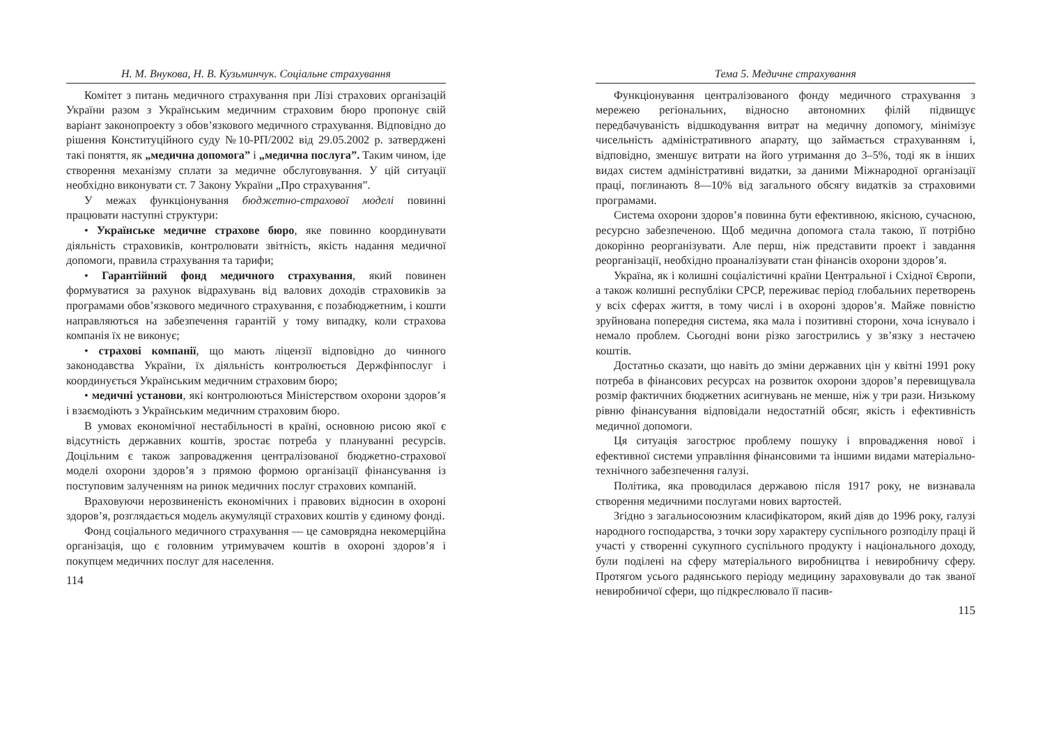Н. М. Внукова, Н. В. Кузьминчук. Соціальне страхування
Комітет з питань медичного страхування при Лізі страхових організацій України разом з Українським медичним страховим бюро пропонує свій варіант законопроекту з обов’язкового медичного страхування. Відповідно до рішення Конституційного суду №10-РП/2002 від 29.05.2002 р. затверджені такі поняття, як „медична допомога” і „медична послуга”. Таким чином, іде створення механізму сплати за медичне обслуговування. У цій ситуації необхідно виконувати ст. 7 Закону України „Про страхування”.
У межах функціонування бюджетно-страхової моделі повинні працювати наступні структури:
• Українське медичне страхове бюро, яке повинно координувати діяльність страховиків, контролювати звітність, якість надання медичної допомоги, правила страхування та тарифи;
• Гарантійний фонд медичного страхування, який повинен формуватися за рахунок відрахувань від валових доходів страховиків за програмами обов’язкового медичного страхування, є позабюджетним, і кошти направляються на забезпечення гарантій у тому випадку, коли страхова компанія їх не виконує;
• страхові компанії, що мають ліцензії відповідно до чинного законодавства України, їх діяльність контролюється Держфінпослуг і координується Українським медичним страховим бюро;
• медичні установи, які контролюються Міністерством охорони здоров’я і взаємодіють з Українським медичним страховим бюро.
В умовах економічної нестабільності в країні, основною рисою якої є відсутність державних коштів, зростає потреба у плануванні ресурсів. Доцільним є також запровадження централізованої бюджетно-страхової моделі охорони здоров’я з прямою формою організації фінансування із поступовим залученням на ринок медичних послуг страхових компаній.
Враховуючи нерозвиненість економічних і правових відносин в охороні здоров’я, розглядається модель акумуляції страхових коштів у єдиному фонді.
Фонд соціального медичного страхування — це самоврядна некомерційна організація, що є головним утримувачем коштів в охороні здоров’я і покупцем медичних послуг для населення.
114
Тема 5. Медичне страхування
Функціонування централізованого фонду медичного страхування з мережею регіональних, відносно автономних філій підвищує передбачуваність відшкодування витрат на медичну допомогу, мінімізує чисельність адміністративного апарату, що займається страхуванням і, відповідно, зменшує витрати на його утримання до 3–5%, тоді як в інших видах систем адміністративні видатки, за даними Міжнародної організації праці, поглинають 8—10% від загального обсягу видатків за страховими програмами.
Система охорони здоров’я повинна бути ефективною, якісною, сучасною, ресурсно забезпеченою. Щоб медична допомога стала такою, її потрібно докорінно реорганізувати. Але перш, ніж представити проект і завдання реорганізації, необхідно проаналізувати стан фінансів охорони здоров’я.
Україна, як і колишні соціалістичні країни Центральної і Східної Європи, а також колишні республіки СРСР, переживає період глобальних перетворень у всіх сферах життя, в тому числі і в охороні здоров’я. Майже повністю зруйнована попередня система, яка мала і позитивні сторони, хоча існувало і немало проблем. Сьогодні вони різко загострились у зв’язку з нестачею коштів.
Достатньо сказати, що навіть до зміни державних цін у квітні 1991 року потреба в фінансових ресурсах на розвиток охорони здоров’я перевищувала розмір фактичних бюджетних асигнувань не менше, ніж у три рази. Низькому рівню фінансування відповідали недостатній обсяг, якість і ефективність медичної допомоги.
Ця ситуація загострює проблему пошуку і впровадження нової і ефективної системи управління фінансовими та іншими видами матеріально-технічного забезпечення галузі.
Політика, яка проводилася державою після 1917 року, не визнавала створення медичними послугами нових вартостей.
Згідно з загальносоюзним класифікатором, який діяв до 1996 року, галузі народного господарства, з точки зору характеру суспільного розподілу праці й участі у створенні сукупного суспільного продукту і національного доходу, були поділені на сферу матеріального виробництва і невиробничу сферу. Протягом усього радянського періоду медицину зараховували до так званої невиробничої сфери, що підкреслювало її пасив-
115